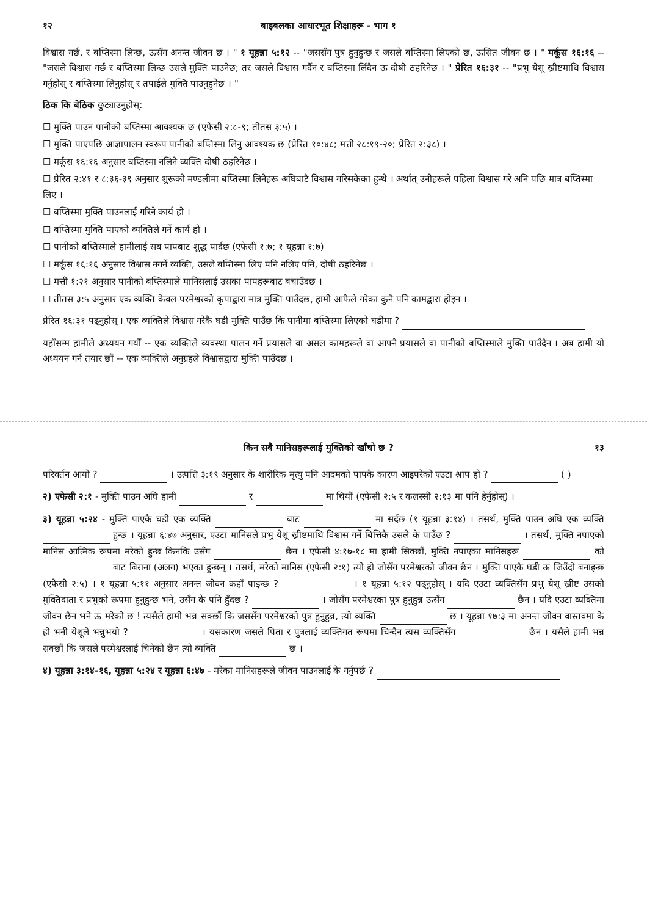१२ बाइबलका आधारभूत शिक्षाहरू - भाग १
विश्वास गर्छ, र बप्तिस्मा लिन्छ, ऊसँग अनन्त जीवन छ । " १ यूहन्ना ५:१२ -- "जससँग पुत्र हुनुहुन्छ र जसले बप्तिस्मा लिएको छ, ऊसित जीवन छ । " मर्कूस १६:१६ -- "जसले विश्वास गर्छ र बप्तिस्मा लिन्छ उसले मुक्ति पाउनेछ; तर जसले विश्वास गर्दैन र बप्तिस्मा लिँदैन ऊ दोषी ठहरिनेछ । " प्रेरित १६:३१ -- "प्रभु येशू ख्रीष्टमाथि विश्वास गर्नुहोस् र बप्तिस्मा लिनुहोस् र तपाईले मुक्ति पाउनुहुनेछ । "
ठिक कि बेठिक छुट्याउनुहोस्:
☐ मुक्ति पाउन पानीको बप्तिस्मा आवश्यक छ (एफेसी २:८-९; तीतस ३:५) ।
☐ मुक्ति पाएपछि आज्ञापालन स्वरूप पानीको बप्तिस्मा लिनु आवश्यक छ (प्रेरित १०:४८; मत्ती २८:१९-२०; प्रेरित २:३८) ।
☐ मर्कूस १६:१६ अनुसार बप्तिस्मा नलिने व्यक्ति दोषी ठहरिनेछ ।
☐ प्रेरित २:४१ र ८:३६-३९ अनुसार शुरूको मण्डलीमा बप्तिस्मा लिनेहरू अघिबाटै विश्वास गरिसकेका हुन्थे । अर्थात् उनीहरूले पहिला विश्वास गरे अनि पछि मात्र बप्तिस्मा लिए ।
☐ बप्तिस्मा मुक्ति पाउनलाई गरिने कार्य हो ।
☐ बप्तिस्मा मुक्ति पाएको व्यक्तिले गर्ने कार्य हो ।
☐ पानीको बप्तिस्माले हामीलाई सब पापबाट शुद्ध पार्दछ (एफेसी १:७; १ यूहन्ना १:७)
☐ मर्कूस १६:१६ अनुसार विश्वास नगर्ने व्यक्ति, उसले बप्तिस्मा लिए पनि नलिए पनि, दोषी ठहरिनेछ ।
☐ मत्ती १:२१ अनुसार पानीको बप्तिस्माले मानिसलाई उसका पापहरूबाट बचाउँदछ ।
☐ तीतस ३:५ अनुसार एक व्यक्ति केवल परमेश्वरको कृपाद्वारा मात्र मुक्ति पाउँदछ, हामी आफैले गरेका कुनै पनि कामद्वारा होइन ।
प्रेरित १६:३१ पढ्नुहोस् । एक व्यक्तिले विश्वास गरेकै घडी मुक्ति पाउँछ कि पानीमा बप्तिस्मा लिएको घडीमा ?
यहाँसम्म हामीले अध्ययन गर्यौं -- एक व्यक्तिले व्यवस्था पालन गर्ने प्रयासले वा असल कामहरूले वा आफ्नै प्रयासले वा पानीको बप्तिस्माले मुक्ति पाउँदैन । अब हामी यो अध्ययन गर्न तयार छौं -- एक व्यक्तिले अनुग्रहले विश्वासद्वारा मुक्ति पाउँदछ ।
किन सबै मानिसहरूलाई मुक्तिको खाँचो छ ? १३
परिवर्तन आयो ? । उत्पत्ति ३:१९ अनुसार के शारीरिक मृत्यु पनि आदमको पापकै कारण आइपरेको एउटा श्राप हो ? ( )
२) एफेसी २:१ - मुक्ति पाउन अघि हामी र मा थियौं (एफेसी २:५ र कलस्सी २:१३ मा पनि हेर्नुहोस्) ।
३) यूहन्ना ५:२४ - मुक्ति पाएकै घडी एक व्यक्ति बाट मा सर्दछ (१ यूहन्ना ३:१४) । तसर्थ, मुक्ति पाउन अघि एक व्यक्ति हुन्छ । यूहन्ना ६:४७ अनुसार, एउटा मानिसले प्रभु येशू ख्रीष्टमाथि विश्वास गर्ने बित्तिकै उसले के पाउँछ ? । तसर्थ, मुक्ति नपाएको मानिस आत्मिक रूपमा मरेको हुन्छ किनकि उसँग छैन । एफेसी ४:१७-१८ मा हामी सिक्छौं, मुक्ति नपाएका मानिसहरू को बाट बिराना (अलग) भएका हुन्छन् । तसर्थ, मरेको मानिस (एफेसी २:१) त्यो हो जोसँग परमेश्वरको जीवन छैन । मुक्ति पाएकै घडी ऊ जिउँदो बनाइन्छ (एफेसी २:५) । १ यूहन्ना ५:११ अनुसार अनन्त जीवन कहाँ पाइन्छ ? । १ यूहन्ना ५:१२ पढ्नुहोस् । यदि एउटा व्यक्तिसँग प्रभु येशू ख्रीष्ट उसको मुक्तिदाता र प्रभुको रूपमा हुनुहुन्छ भने, उसँग के पनि हुँदछ ? । जोसँग परमेश्वरका पुत्र हुनुहुन्न ऊसँग छैन । यदि एउटा व्यक्तिमा जीवन छैन भने ऊ मरेको छ ! त्यसैले हामी भन्न सक्छौं कि जससँग परमेश्वरको पुत्र हुनुहुन्न, त्यो व्यक्ति छ । यूहन्ना १७:३ मा अनन्त जीवन वास्तवमा के हो भनी येशूले भन्नुभयो ? । यसकारण जसले पिता र पुत्रलाई व्यक्तिगत रूपमा चिन्दैन त्यस व्यक्तिसँग छैन । यसैले हामी भन्न सक्छौं कि जसले परमेश्वरलाई चिनेको छैन त्यो व्यक्ति छ ।
४) यूहन्ना ३:१४-१६, यूहन्ना ५:२४ र यूहन्ना ६:४७ - मरेका मानिसहरूले जीवन पाउनलाई के गर्नुपर्छ ?